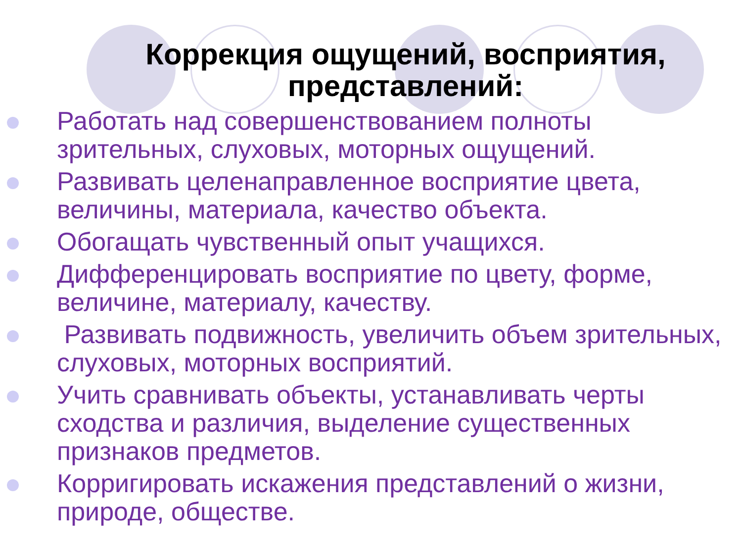Коррекция ощущений, восприятия,
представлений:
Работать над совершенствованием полноты зрительных, слуховых, моторных ощущений.
Развивать целенаправленное восприятие цвета, величины, материала, качество объекта.
Обогащать чувственный опыт учащихся.
Дифференцировать восприятие по цвету, форме, величине, материалу, качеству.
Развивать подвижность, увеличить объем зрительных, слуховых, моторных восприятий.
Учить сравнивать объекты, устанавливать черты сходства и различия, выделение существенных признаков предметов.
Корригировать искажения представлений о жизни, природе, обществе.